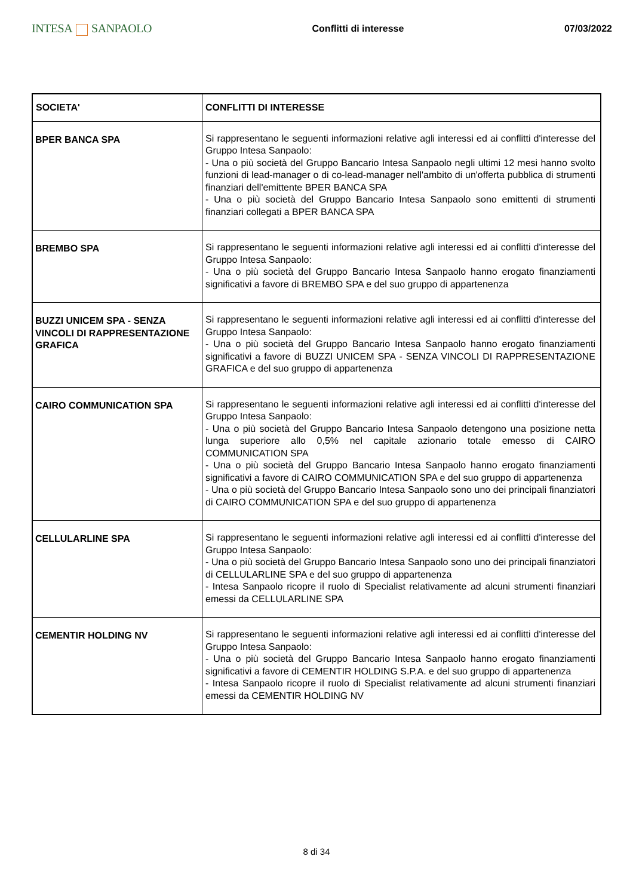INTESA SANPAOLO
Conflitti di interesse 07/03/2022
| SOCIETA' | CONFLITTI DI INTERESSE |
| --- | --- |
| BPER BANCA SPA | Si rappresentano le seguenti informazioni relative agli interessi ed ai conflitti d'interesse del Gruppo Intesa Sanpaolo: - Una o più società del Gruppo Bancario Intesa Sanpaolo negli ultimi 12 mesi hanno svolto funzioni di lead-manager o di co-lead-manager nell'ambito di un'offerta pubblica di strumenti finanziari dell'emittente BPER BANCA SPA - Una o più società del Gruppo Bancario Intesa Sanpaolo sono emittenti di strumenti finanziari collegati a BPER BANCA SPA |
| BREMBO SPA | Si rappresentano le seguenti informazioni relative agli interessi ed ai conflitti d'interesse del Gruppo Intesa Sanpaolo: - Una o più società del Gruppo Bancario Intesa Sanpaolo hanno erogato finanziamenti significativi a favore di BREMBO SPA e del suo gruppo di appartenenza |
| BUZZI UNICEM SPA - SENZA VINCOLI DI RAPPRESENTAZIONE GRAFICA | Si rappresentano le seguenti informazioni relative agli interessi ed ai conflitti d'interesse del Gruppo Intesa Sanpaolo: - Una o più società del Gruppo Bancario Intesa Sanpaolo hanno erogato finanziamenti significativi a favore di BUZZI UNICEM SPA - SENZA VINCOLI DI RAPPRESENTAZIONE GRAFICA e del suo gruppo di appartenenza |
| CAIRO COMMUNICATION SPA | Si rappresentano le seguenti informazioni relative agli interessi ed ai conflitti d'interesse del Gruppo Intesa Sanpaolo: - Una o più società del Gruppo Bancario Intesa Sanpaolo detengono una posizione netta lunga superiore allo 0,5% nel capitale azionario totale emesso di CAIRO COMMUNICATION SPA - Una o più società del Gruppo Bancario Intesa Sanpaolo hanno erogato finanziamenti significativi a favore di CAIRO COMMUNICATION SPA e del suo gruppo di appartenenza - Una o più società del Gruppo Bancario Intesa Sanpaolo sono uno dei principali finanziatori di CAIRO COMMUNICATION SPA e del suo gruppo di appartenenza |
| CELLULARLINE SPA | Si rappresentano le seguenti informazioni relative agli interessi ed ai conflitti d'interesse del Gruppo Intesa Sanpaolo: - Una o più società del Gruppo Bancario Intesa Sanpaolo sono uno dei principali finanziatori di CELLULARLINE SPA e del suo gruppo di appartenenza - Intesa Sanpaolo ricopre il ruolo di Specialist relativamente ad alcuni strumenti finanziari emessi da CELLULARLINE SPA |
| CEMENTIR HOLDING NV | Si rappresentano le seguenti informazioni relative agli interessi ed ai conflitti d'interesse del Gruppo Intesa Sanpaolo: - Una o più società del Gruppo Bancario Intesa Sanpaolo hanno erogato finanziamenti significativi a favore di CEMENTIR HOLDING S.P.A. e del suo gruppo di appartenenza - Intesa Sanpaolo ricopre il ruolo di Specialist relativamente ad alcuni strumenti finanziari emessi da CEMENTIR HOLDING NV |
8 di 34